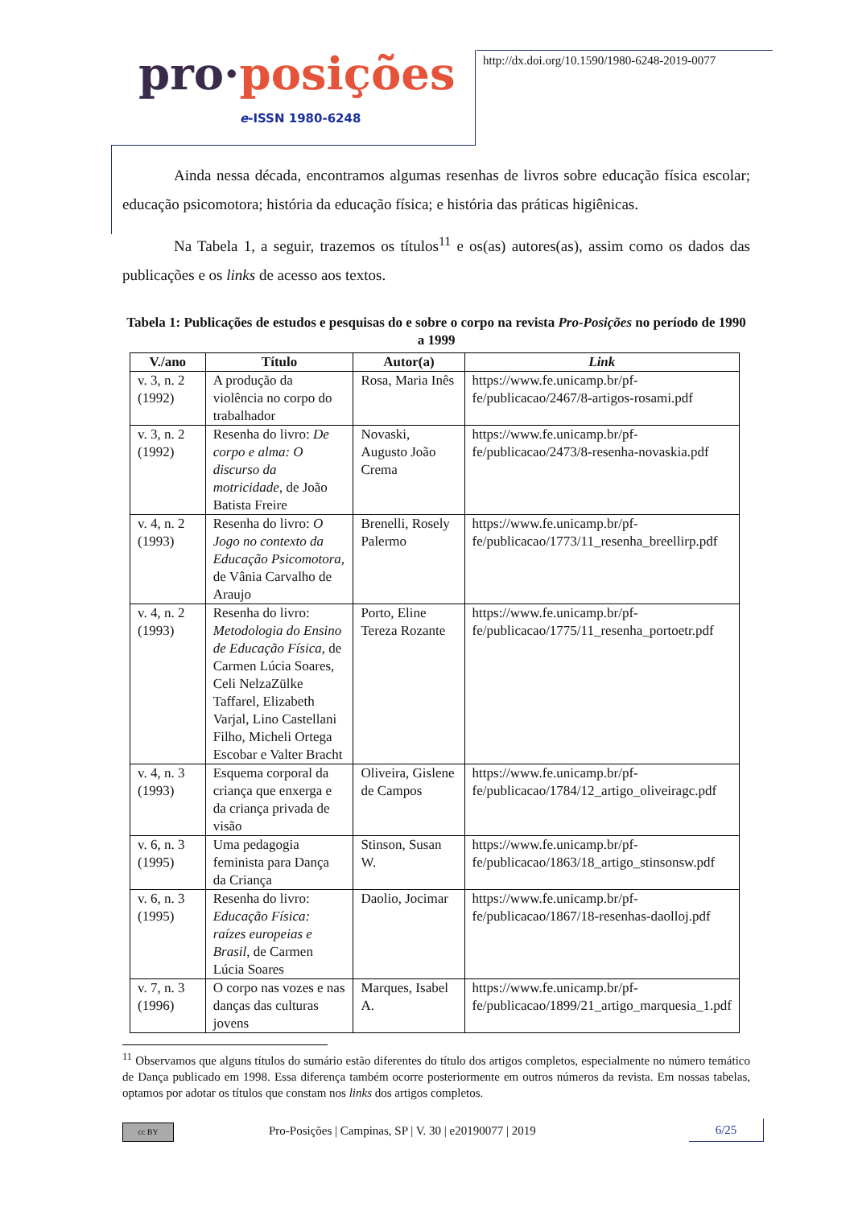pro·posições
e-ISSN 1980-6248
http://dx.doi.org/10.1590/1980-6248-2019-0077
Ainda nessa década, encontramos algumas resenhas de livros sobre educação física escolar; educação psicomotora; história da educação física; e história das práticas higiênicas.
Na Tabela 1, a seguir, trazemos os títulos<sup>11</sup> e os(as) autores(as), assim como os dados das publicações e os links de acesso aos textos.
Tabela 1: Publicações de estudos e pesquisas do e sobre o corpo na revista Pro-Posições no período de 1990 a 1999
| V./ano | Título | Autor(a) | Link |
| --- | --- | --- | --- |
| v. 3, n. 2 (1992) | A produção da violência no corpo do trabalhador | Rosa, Maria Inês | https://www.fe.unicamp.br/pf-fe/publicacao/2467/8-artigos-rosami.pdf |
| v. 3, n. 2 (1992) | Resenha do livro: De corpo e alma: O discurso da motricidade , de João Batista Freire | Novaski, Augusto João Crema | https://www.fe.unicamp.br/pf-fe/publicacao/2473/8-resenha-novaskia.pdf |
| v. 4, n. 2 (1993) | Resenha do livro: O Jogo no contexto da Educação Psicomotora, de Vânia Carvalho de Araujo | Brenelli, Rosely Palermo | https://www.fe.unicamp.br/pf-fe/publicacao/1773/11_resenha_breellirp.pdf |
| v. 4, n. 2 (1993) | Resenha do livro: Metodologia do Ensino de Educação Física , de Carmen Lúcia Soares, Celi NelzaZülke Taffarel, Elizabeth Varjal, Lino Castellani Filho, Micheli Ortega Escobar e Valter Bracht | Porto, Eline Tereza Rozante | https://www.fe.unicamp.br/pf-fe/publicacao/1775/11_resenha_portoetr.pdf |
| v. 4, n. 3 (1993) | Esquema corporal da criança que enxerga e da criança privada de visão | Oliveira, Gislene de Campos | https://www.fe.unicamp.br/pf-fe/publicacao/1784/12_artigo_oliveiragc.pdf |
| v. 6, n. 3 (1995) | Uma pedagogia feminista para Dança da Criança | Stinson, Susan W. | https://www.fe.unicamp.br/pf-fe/publicacao/1863/18_artigo_stinsonsw.pdf |
| v. 6, n. 3 (1995) | Resenha do livro: Educação Física: raízes europeias e Brasil , de Carmen Lúcia Soares | Daolio, Jocimar | https://www.fe.unicamp.br/pf-fe/publicacao/1867/18-resenhas-daolloj.pdf |
| v. 7, n. 3 (1996) | O corpo nas vozes e nas danças das culturas jovens | Marques, Isabel A. | https://www.fe.unicamp.br/pf-fe/publicacao/1899/21_artigo_marquesia_1.pdf |
<sup>11</sup> Observamos que alguns títulos do sumário estão diferentes do título dos artigos completos, especialmente no número temático de Dança publicado em 1998. Essa diferença também ocorre posteriormente em outros números da revista. Em nossas tabelas, optamos por adotar os títulos que constam nos links dos artigos completos.
cc BY Pro-Posições | Campinas, SP | V. 30 | e20190077 | 2019 6/25